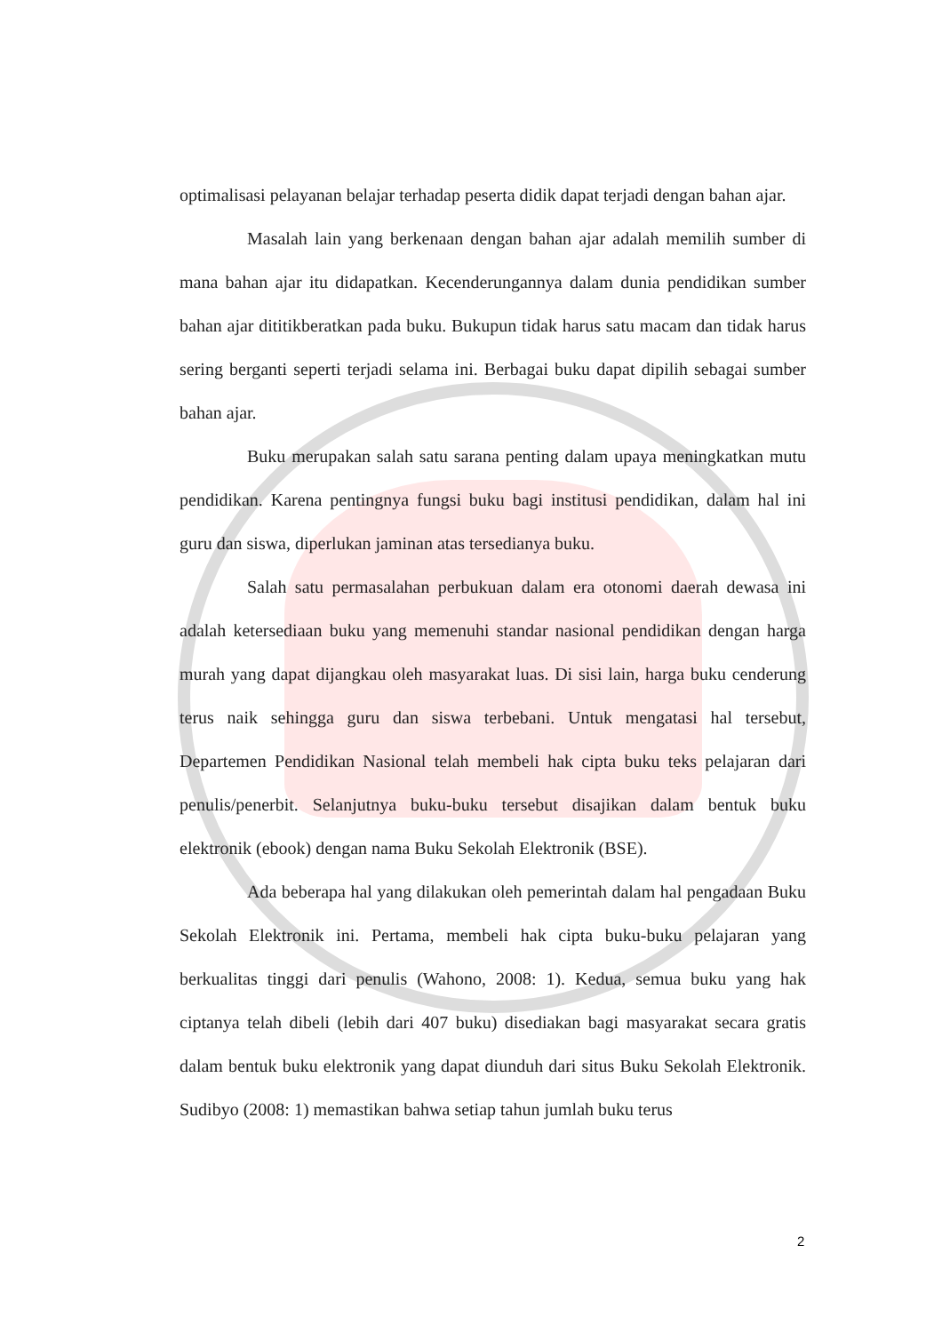optimalisasi pelayanan belajar terhadap peserta didik dapat terjadi dengan bahan ajar.
Masalah lain yang berkenaan dengan bahan ajar adalah memilih sumber di mana bahan ajar itu didapatkan. Kecenderungannya dalam dunia pendidikan sumber bahan ajar dititikberatkan pada buku. Bukupun tidak harus satu macam dan tidak harus sering berganti seperti terjadi selama ini. Berbagai buku dapat dipilih sebagai sumber bahan ajar.
Buku merupakan salah satu sarana penting dalam upaya meningkatkan mutu pendidikan. Karena pentingnya fungsi buku bagi institusi pendidikan, dalam hal ini guru dan siswa, diperlukan jaminan atas tersedianya buku.
Salah satu permasalahan perbukuan dalam era otonomi daerah dewasa ini adalah ketersediaan buku yang memenuhi standar nasional pendidikan dengan harga murah yang dapat dijangkau oleh masyarakat luas. Di sisi lain, harga buku cenderung terus naik sehingga guru dan siswa terbebani. Untuk mengatasi hal tersebut, Departemen Pendidikan Nasional telah membeli hak cipta buku teks pelajaran dari penulis/penerbit. Selanjutnya buku-buku tersebut disajikan dalam bentuk buku elektronik (ebook) dengan nama Buku Sekolah Elektronik (BSE).
Ada beberapa hal yang dilakukan oleh pemerintah dalam hal pengadaan Buku Sekolah Elektronik ini. Pertama, membeli hak cipta buku-buku pelajaran yang berkualitas tinggi dari penulis (Wahono, 2008: 1). Kedua, semua buku yang hak ciptanya telah dibeli (lebih dari 407 buku) disediakan bagi masyarakat secara gratis dalam bentuk buku elektronik yang dapat diunduh dari situs Buku Sekolah Elektronik. Sudibyo (2008: 1) memastikan bahwa setiap tahun jumlah buku terus
2